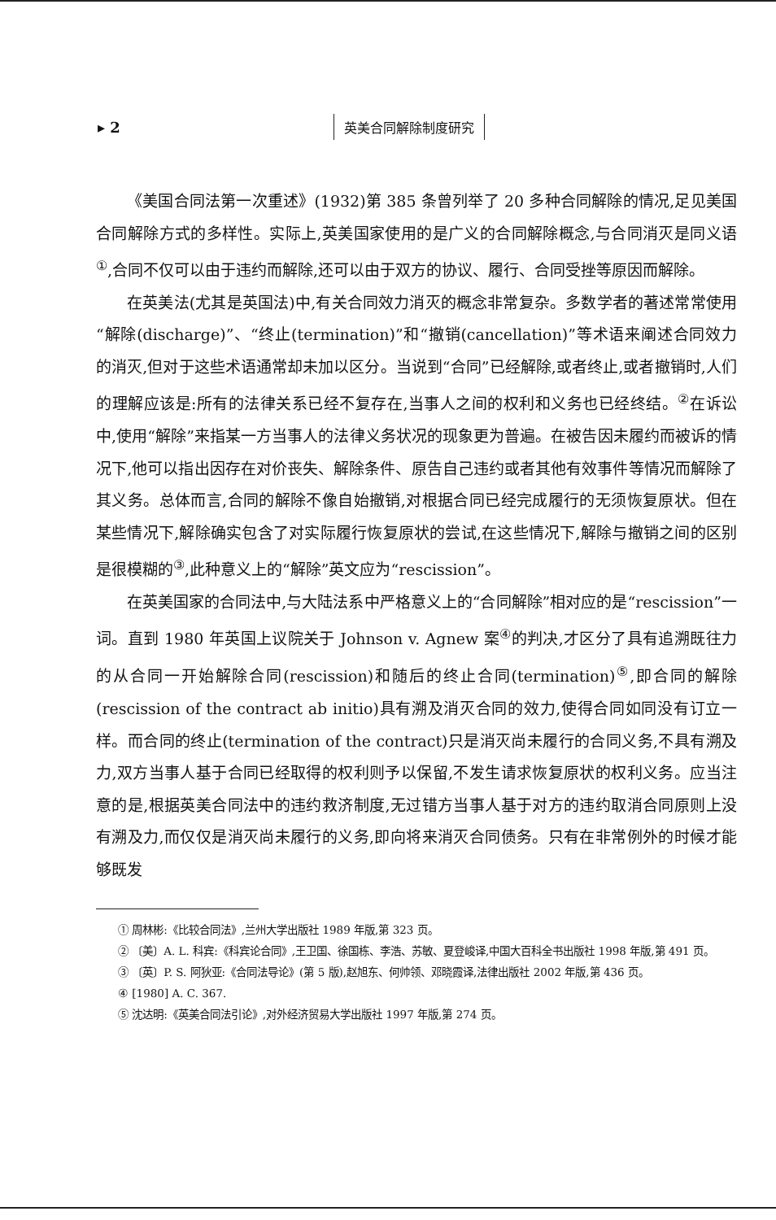▸ 2 英美合同解除制度研究
《美国合同法第一次重述》(1932)第 385 条曾列举了 20 多种合同解除的情况,足见美国合同解除方式的多样性。实际上,英美国家使用的是广义的合同解除概念,与合同消灭是同义语<sup>①</sup>,合同不仅可以由于违约而解除,还可以由于双方的协议、履行、合同受挫等原因而解除。
在英美法(尤其是英国法)中,有关合同效力消灭的概念非常复杂。多数学者的著述常常使用“解除(discharge)”、“终止(termination)”和“撤销(cancellation)”等术语来阐述合同效力的消灭,但对于这些术语通常却未加以区分。当说到“合同”已经解除,或者终止,或者撤销时,人们的理解应该是:所有的法律关系已经不复存在,当事人之间的权利和义务也已经终结。<sup>②</sup>在诉讼中,使用“解除”来指某一方当事人的法律义务状况的现象更为普遍。在被告因未履约而被诉的情况下,他可以指出因存在对价丧失、解除条件、原告自己违约或者其他有效事件等情况而解除了其义务。总体而言,合同的解除不像自始撤销,对根据合同已经完成履行的无须恢复原状。但在某些情况下,解除确实包含了对实际履行恢复原状的尝试,在这些情况下,解除与撤销之间的区别是很模糊的<sup>③</sup>,此种意义上的“解除”英文应为“rescission”。
在英美国家的合同法中,与大陆法系中严格意义上的“合同解除”相对应的是“rescission”一词。直到 1980 年英国上议院关于 Johnson v. Agnew 案<sup>④</sup>的判决,才区分了具有追溯既往力的从合同一开始解除合同(rescission)和随后的终止合同(termination)<sup>⑤</sup>,即合同的解除(rescission of the contract ab initio)具有溯及消灭合同的效力,使得合同如同没有订立一样。而合同的终止(termination of the contract)只是消灭尚未履行的合同义务,不具有溯及力,双方当事人基于合同已经取得的权利则予以保留,不发生请求恢复原状的权利义务。应当注意的是,根据英美合同法中的违约救济制度,无过错方当事人基于对方的违约取消合同原则上没有溯及力,而仅仅是消灭尚未履行的义务,即向将来消灭合同债务。只有在非常例外的时候才能够既发
① 周林彬:《比较合同法》,兰州大学出版社 1989 年版,第 323 页。
② 〔美〕A. L. 科宾:《科宾论合同》,王卫国、徐国栋、李浩、苏敏、夏登峻译,中国大百科全书出版社 1998 年版,第 491 页。
③ 〔英〕P. S. 阿狄亚:《合同法导论》(第 5 版),赵旭东、何帅领、邓晓霞译,法律出版社 2002 年版,第 436 页。
④ [1980] A. C. 367.
⑤ 沈达明:《英美合同法引论》,对外经济贸易大学出版社 1997 年版,第 274 页。